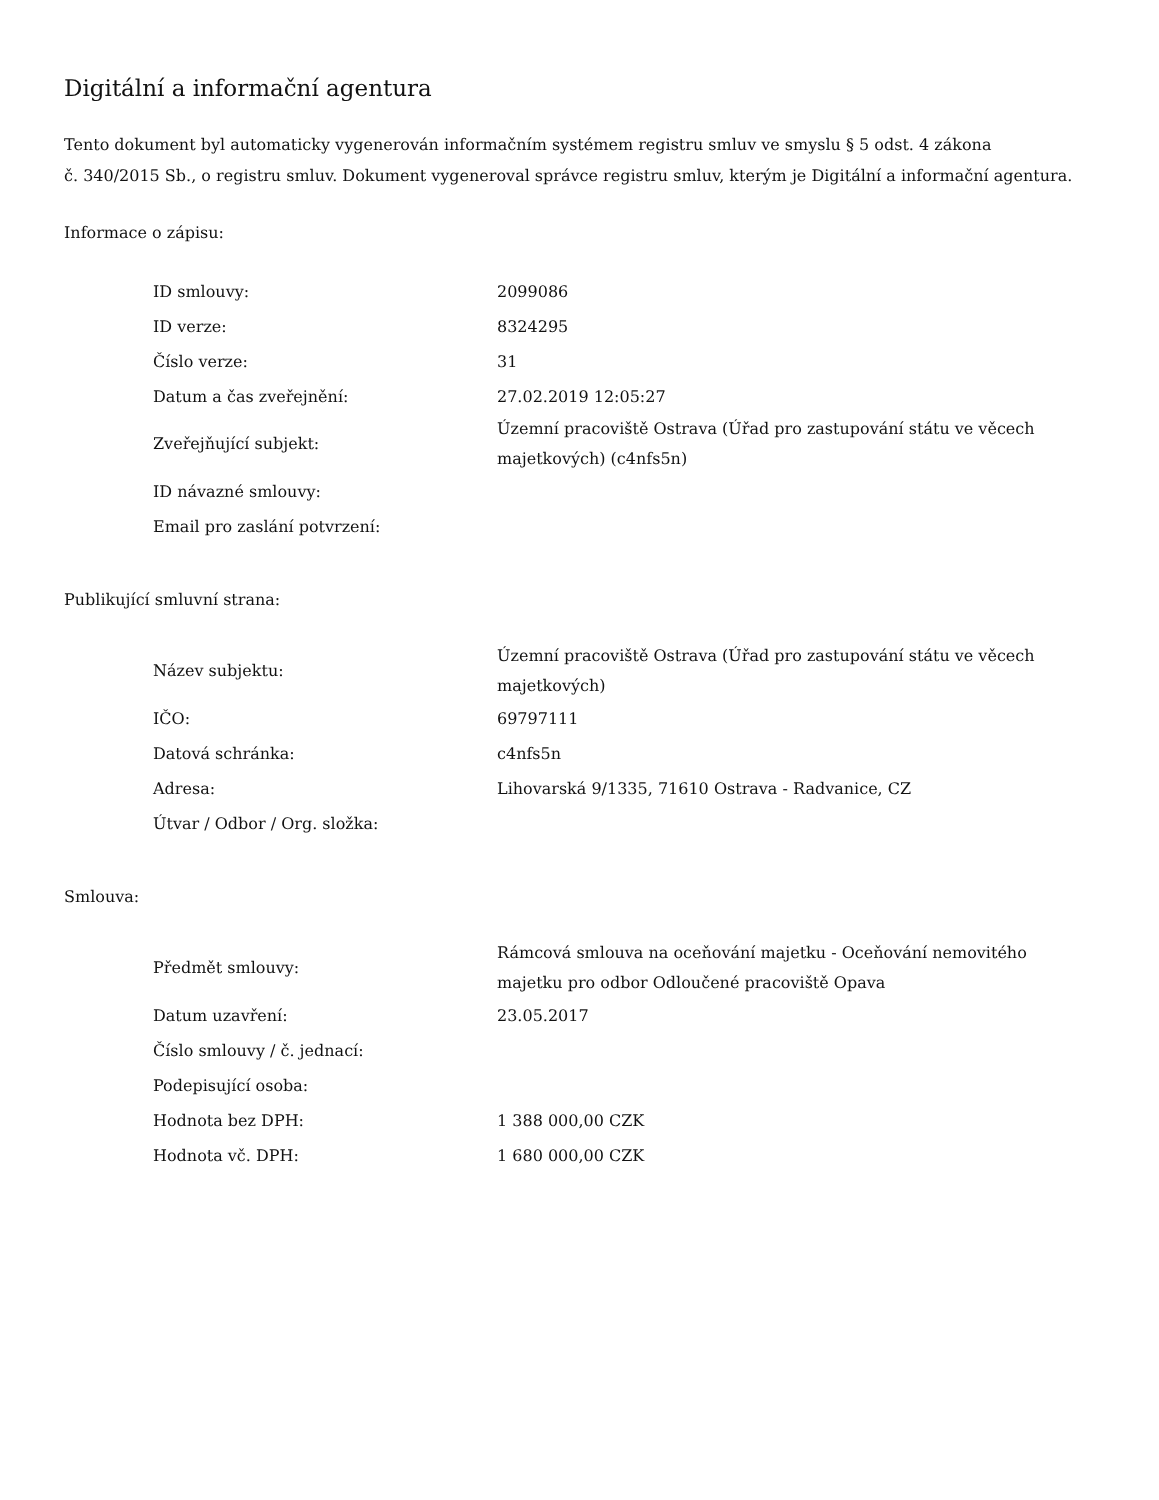Digitální a informační agentura
Tento dokument byl automaticky vygenerován informačním systémem registru smluv ve smyslu § 5 odst. 4 zákona
č. 340/2015 Sb., o registru smluv. Dokument vygeneroval správce registru smluv, kterým je Digitální a informační agentura.
Informace o zápisu:
| ID smlouvy: | 2099086 |
| ID verze: | 8324295 |
| Číslo verze: | 31 |
| Datum a čas zveřejnění: | 27.02.2019 12:05:27 |
| Zveřejňující subjekt: | Územní pracoviště Ostrava (Úřad pro zastupování státu ve věcech majetkových) (c4nfs5n) |
| ID návazné smlouvy: | |
| Email pro zaslání potvrzení: | |
Publikující smluvní strana:
| Název subjektu: | Územní pracoviště Ostrava (Úřad pro zastupování státu ve věcech majetkových) |
| IČO: | 69797111 |
| Datová schránka: | c4nfs5n |
| Adresa: | Lihovarská 9/1335, 71610 Ostrava - Radvanice, CZ |
| Útvar / Odbor / Org. složka: | |
Smlouva:
| Předmět smlouvy: | Rámcová smlouva na oceňování majetku - Oceňování nemovitého majetku pro odbor Odloučené pracoviště Opava |
| Datum uzavření: | 23.05.2017 |
| Číslo smlouvy / č. jednací: | |
| Podepisující osoba: | |
| Hodnota bez DPH: | 1 388 000,00 CZK |
| Hodnota vč. DPH: | 1 680 000,00 CZK |